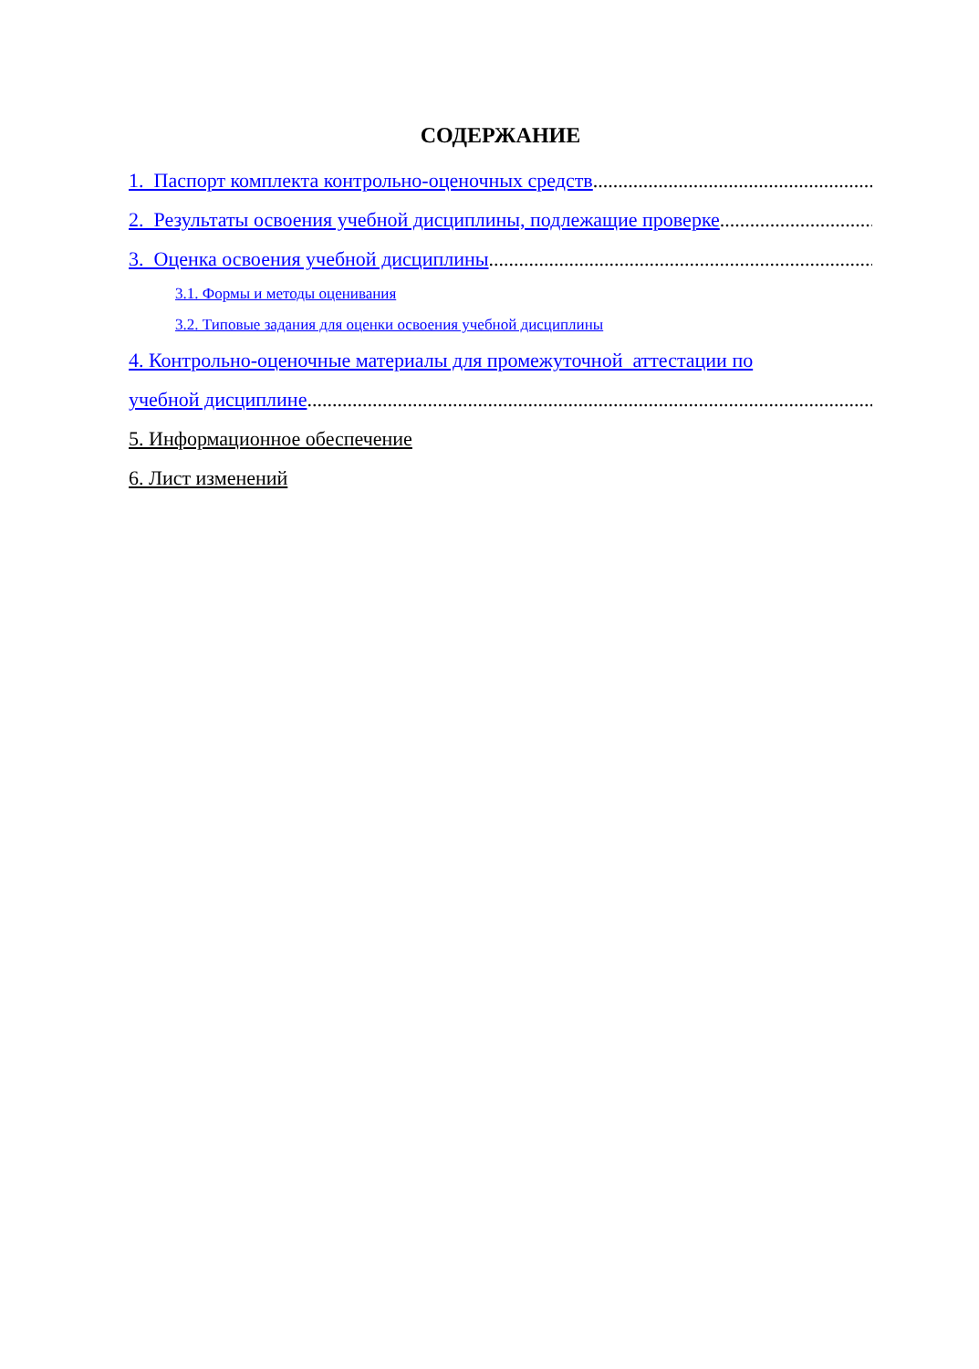СОДЕРЖАНИЕ
1. Паспорт комплекта контрольно-оценочных средств.....................................................................................................
2. Результаты освоения учебной дисциплины, подлежащие проверке .....................................................................
3. Оценка освоения учебной дисциплины .....................................................................................................
3.1. Формы и методы оценивания
3.2. Типовые задания для оценки освоения учебной дисциплины
4. Контрольно-оценочные материалы для промежуточной аттестации по
учебной дисциплине.....................................................................................................................
5. Информационное обеспечение
6. Лист изменений